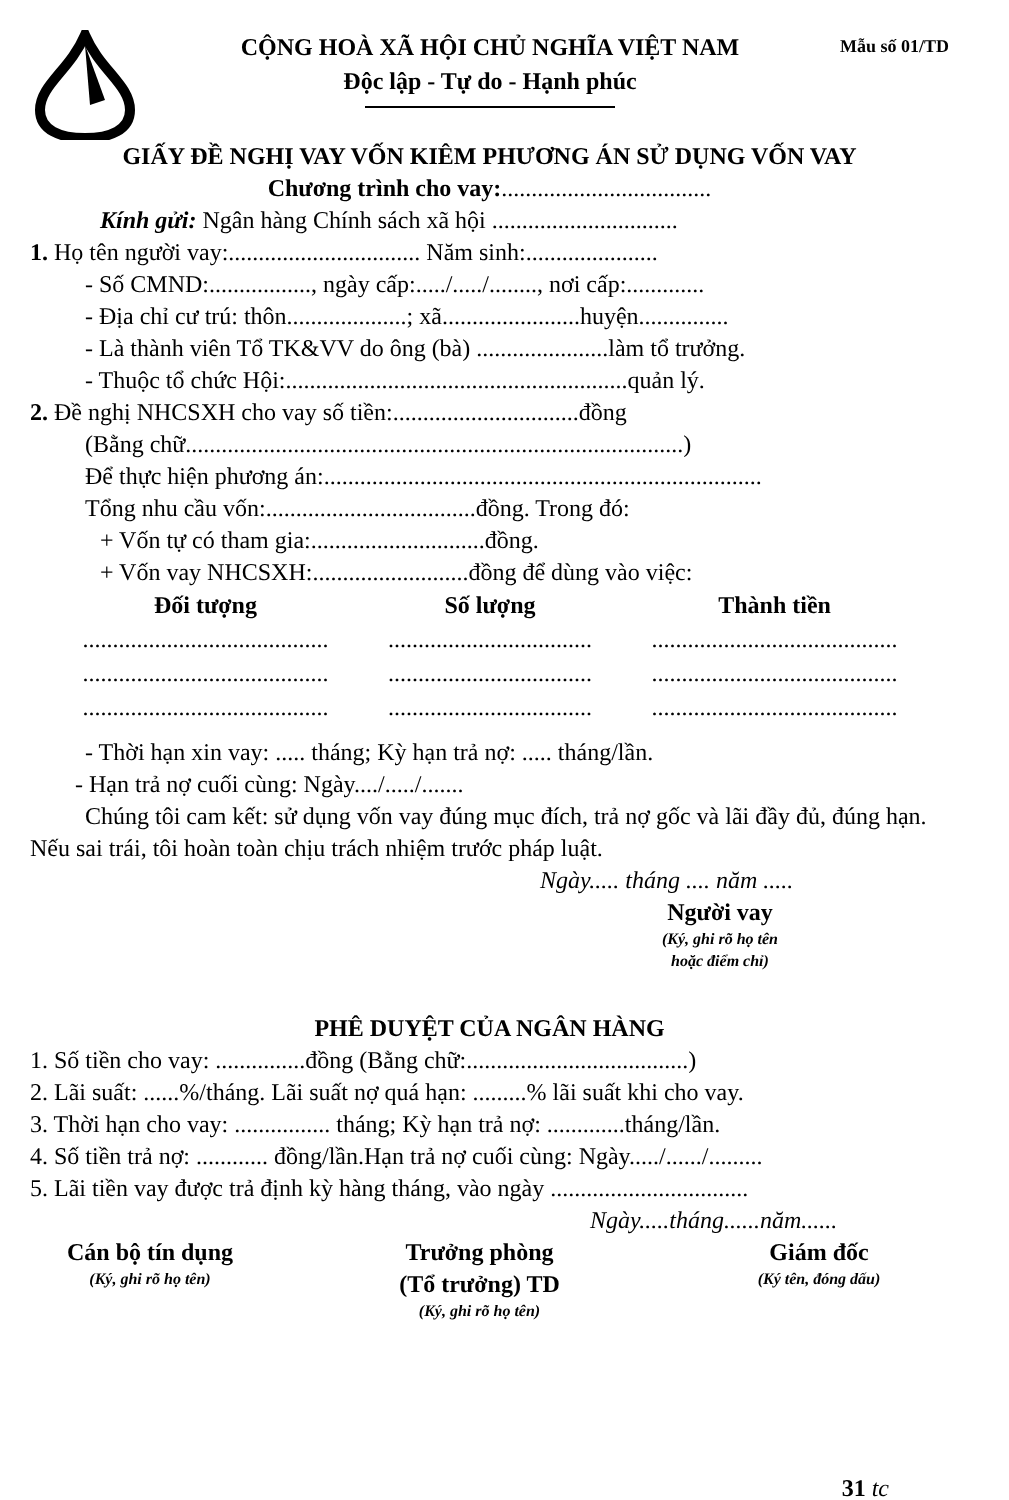CỘNG HOÀ XÃ HỘI CHỦ NGHĨA VIỆT NAM
Độc lập - Tự do - Hạnh phúc
Mẫu số 01/TD
GIẤY ĐỀ NGHỊ VAY VỐN KIÊM PHƯƠNG ÁN SỬ DỤNG VỐN VAY
Chương trình cho vay:...................................
Kính gửi: Ngân hàng Chính sách xã hội ...............................
1. Họ tên người vay:................................ Năm sinh:......................
- Số CMND:................., ngày cấp:...../...../........, nơi cấp:.............
- Địa chỉ cư trú: thôn....................; xã.......................huyện...............
- Là thành viên Tổ TK&VV do ông (bà) ......................làm tổ trưởng.
- Thuộc tổ chức Hội:.........................................................quản lý.
2. Đề nghị NHCSXH cho vay số tiền:...............................đồng
(Bằng chữ...................................................................................)
Để thực hiện phương án:.........................................................................
Tổng nhu cầu vốn:...................................đồng. Trong đó:
+ Vốn tự có tham gia:.............................đồng.
+ Vốn vay NHCSXH:..........................đồng để dùng vào việc:
| Đối tượng | Số lượng | Thành tiền |
| --- | --- | --- |
| ......................................... | .................................. | ......................................... |
| ......................................... | .................................. | ......................................... |
| ......................................... | .................................. | ......................................... |
- Thời hạn xin vay: ..... tháng; Kỳ hạn trả nợ: ..... tháng/lần.
- Hạn trả nợ cuối cùng: Ngày..../...../.......
Chúng tôi cam kết: sử dụng vốn vay đúng mục đích, trả nợ gốc và lãi đầy đủ, đúng hạn. Nếu sai trái, tôi hoàn toàn chịu trách nhiệm trước pháp luật.
Ngày..... tháng .... năm .....
Người vay
(Ký, ghi rõ họ tên
hoặc điểm chỉ)
PHÊ DUYỆT CỦA NGÂN HÀNG
1. Số tiền cho vay: ...............đồng (Bằng chữ:.....................................)
2. Lãi suất: ......%/tháng. Lãi suất nợ quá hạn: .........% lãi suất khi cho vay.
3. Thời hạn cho vay: ................ tháng; Kỳ hạn trả nợ: .............tháng/lần.
4. Số tiền trả nợ: ............ đồng/lần.Hạn trả nợ cuối cùng: Ngày...../....../.........
5. Lãi tiền vay được trả định kỳ hàng tháng, vào ngày .................................
Ngày.....tháng......năm......
Cán bộ tín dụng
(Ký, ghi rõ họ tên)
Trưởng phòng
(Tổ trưởng) TD
(Ký, ghi rõ họ tên)
Giám đốc
(Ký tên, đóng dấu)
31 tc